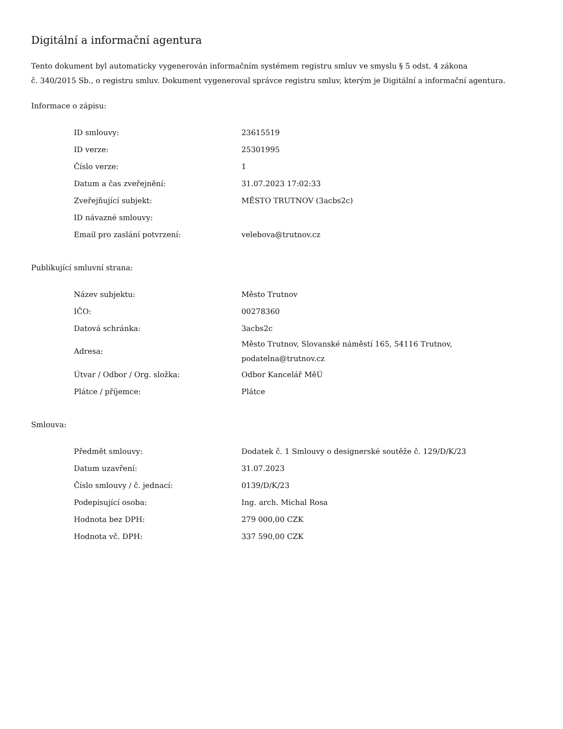Digitální a informační agentura
Tento dokument byl automaticky vygenerován informačním systémem registru smluv ve smyslu § 5 odst. 4 zákona
č. 340/2015 Sb., o registru smluv. Dokument vygeneroval správce registru smluv, kterým je Digitální a informační agentura.
Informace o zápisu:
| ID smlouvy: | 23615519 |
| ID verze: | 25301995 |
| Číslo verze: | 1 |
| Datum a čas zveřejnění: | 31.07.2023 17:02:33 |
| Zveřejňující subjekt: | MĚSTO TRUTNOV (3acbs2c) |
| ID návazné smlouvy: | |
| Email pro zaslání potvrzení: | velebova@trutnov.cz |
Publikující smluvní strana:
| Název subjektu: | Město Trutnov |
| IČO: | 00278360 |
| Datová schránka: | 3acbs2c |
| Adresa: | Město Trutnov, Slovanské náměstí 165, 54116 Trutnov, podatelna@trutnov.cz |
| Útvar / Odbor / Org. složka: | Odbor Kancelář MěÚ |
| Plátce / příjemce: | Plátce |
Smlouva:
| Předmět smlouvy: | Dodatek č. 1 Smlouvy o designerské soutěže č. 129/D/K/23 |
| Datum uzavření: | 31.07.2023 |
| Číslo smlouvy / č. jednací: | 0139/D/K/23 |
| Podepisující osoba: | Ing. arch. Michal Rosa |
| Hodnota bez DPH: | 279 000,00 CZK |
| Hodnota vč. DPH: | 337 590,00 CZK |